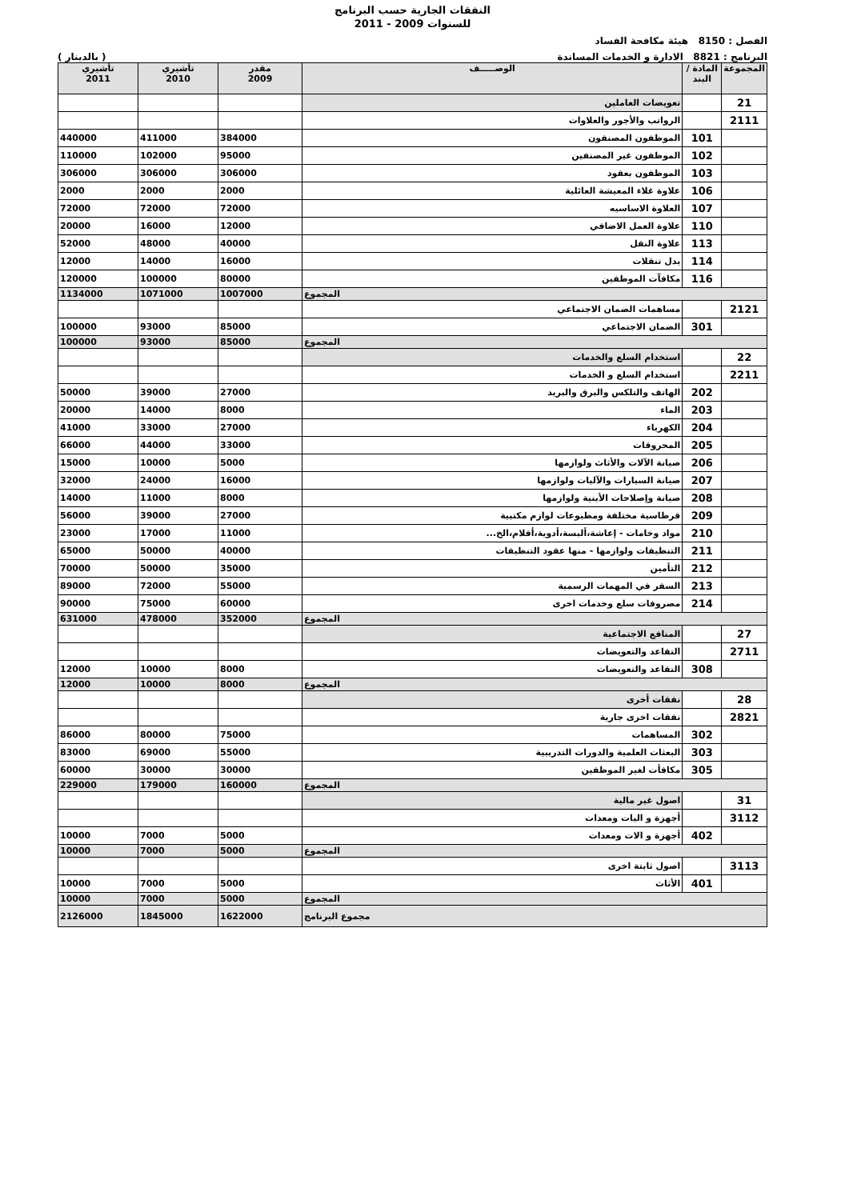النفقات الجارية حسب البرنامج
للسنوات 2009 - 2011
الفصل : 8150 هيئة مكافحة الفساد
البرنامج : 8821 الادارة و الخدمات المساندة ( بالدينار )
| المجموعة | المادة / البند | الوصـــــف | مقدر 2009 | تأشيري 2010 | تأشيري 2011 |
| --- | --- | --- | --- | --- | --- |
| 21 | | تعويضات العاملين | | | |
| 2111 | | الرواتب والأجور والعلاوات | | | |
| | 101 | الموظفون المصنفون | 384000 | 411000 | 440000 |
| | 102 | الموظفون غير المصنفين | 95000 | 102000 | 110000 |
| | 103 | الموظفون بعقود | 306000 | 306000 | 306000 |
| | 106 | علاوة غلاء المعيشة العائلية | 2000 | 2000 | 2000 |
| | 107 | العلاوة الاساسيه | 72000 | 72000 | 72000 |
| | 110 | علاوة العمل الاضافي | 12000 | 16000 | 20000 |
| | 113 | علاوة النقل | 40000 | 48000 | 52000 |
| | 114 | بدل تنقلات | 16000 | 14000 | 12000 |
| | 116 | مكافآت الموظفين | 80000 | 100000 | 120000 |
| المجموع | | | 1007000 | 1071000 | 1134000 |
| 2121 | | مساهمات الضمان الاجتماعي | | | |
| | 301 | الضمان الاجتماعي | 85000 | 93000 | 100000 |
| المجموع | | | 85000 | 93000 | 100000 |
| 22 | | استخدام السلع والخدمات | | | |
| 2211 | | استخدام السلع و الخدمات | | | |
| | 202 | الهاتف والتلكس والبرق والبريد | 27000 | 39000 | 50000 |
| | 203 | الماء | 8000 | 14000 | 20000 |
| | 204 | الكهرباء | 27000 | 33000 | 41000 |
| | 205 | المحروقات | 33000 | 44000 | 66000 |
| | 206 | صيانة الآلات والأثاث ولوازمها | 5000 | 10000 | 15000 |
| | 207 | صيانة السيارات والآليات ولوازمها | 16000 | 24000 | 32000 |
| | 208 | صيانة وإصلاحات الأبنية ولوازمها | 8000 | 11000 | 14000 |
| | 209 | قرطاسية مختلفة ومطبوعات لوازم مكتبية | 27000 | 39000 | 56000 |
| | 210 | مواد وخامات - إعاشة،ألبسة،أدوية،أفلام،الخ... | 11000 | 17000 | 23000 |
| | 211 | التنظيفات ولوازمها - منها عقود التنظيفات | 40000 | 50000 | 65000 |
| | 212 | التأمين | 35000 | 50000 | 70000 |
| | 213 | السفر في المهمات الرسمية | 55000 | 72000 | 89000 |
| | 214 | مصروفات سلع وخدمات اخرى | 60000 | 75000 | 90000 |
| المجموع | | | 352000 | 478000 | 631000 |
| 27 | | المنافع الاجتماعية | | | |
| 2711 | | التقاعد والتعويضات | | | |
| | 308 | التقاعد والتعويضات | 8000 | 10000 | 12000 |
| المجموع | | | 8000 | 10000 | 12000 |
| 28 | | نفقات أخرى | | | |
| 2821 | | نفقات اخرى جارية | | | |
| | 302 | المساهمات | 75000 | 80000 | 86000 |
| | 303 | البعثات العلمية والدورات التدريبية | 55000 | 69000 | 83000 |
| | 305 | مكافأت لغير الموظفين | 30000 | 30000 | 60000 |
| المجموع | | | 160000 | 179000 | 229000 |
| 31 | | اصول غير مالية | | | |
| 3112 | | أجهزة و اليات ومعدات | | | |
| | 402 | أجهزة و الات ومعدات | 5000 | 7000 | 10000 |
| المجموع | | | 5000 | 7000 | 10000 |
| 3113 | | اصول ثابتة اخرى | | | |
| | 401 | الأثاث | 5000 | 7000 | 10000 |
| المجموع | | | 5000 | 7000 | 10000 |
| مجموع البرنامج | | | 1622000 | 1845000 | 2126000 |